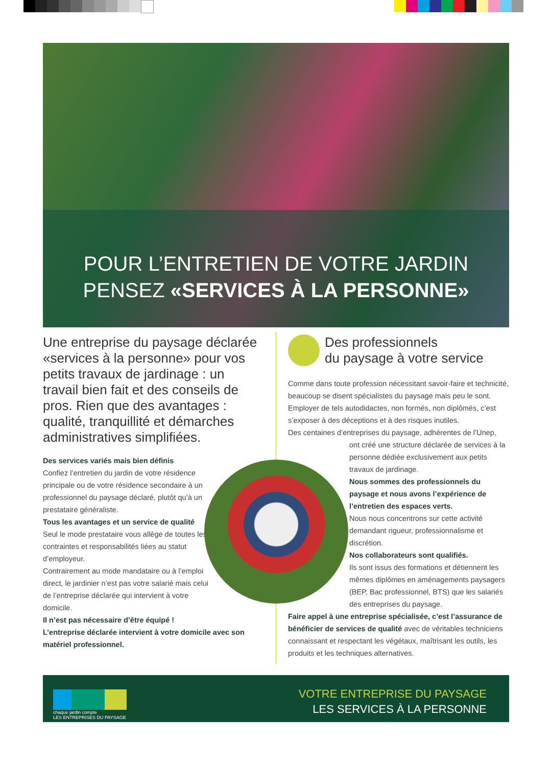POUR L’ENTRETIEN DE VOTRE JARDIN
PENSEZ «SERVICES À LA PERSONNE»
Une entreprise du paysage déclarée «services à la personne» pour vos petits travaux de jardinage : un travail bien fait et des conseils de pros. Rien que des avantages : qualité, tranquillité et démarches administratives simplifiées.
Des services variés mais bien définis
Confiez l’entretien du jardin de votre résidence principale ou de votre résidence secondaire à un professionnel du paysage déclaré, plutôt qu’à un prestataire généraliste.
Tous les avantages et un service de qualité
Seul le mode prestataire vous allège de toutes les contraintes et responsabilités liées au statut d’employeur.
Contrairement au mode mandataire ou à l’emploi direct, le jardinier n’est pas votre salarié mais celui de l’entreprise déclarée qui intervient à votre domicile.
Il n’est pas nécessaire d’être équipé !
L’entreprise déclarée intervient à votre domicile avec son matériel professionnel.
Des professionnels
du paysage à votre service
Comme dans toute profession nécessitant savoir-faire et technicité, beaucoup se disent spécialistes du paysage mais peu le sont. Employer de tels autodidactes, non formés, non diplômés, c’est s’exposer à des déceptions et à des risques inutiles.
Des centaines d’entreprises du paysage, adhérentes de l’Unep,
ont créé une structure déclarée de services à la personne dédiée exclusivement aux petits travaux de jardinage.
Nous sommes des professionnels du paysage et nous avons l’expérience de l’entretien des espaces verts.
Nous nous concentrons sur cette activité demandant rigueur, professionnalisme et discrétion.
Nos collaborateurs sont qualifiés.
Ils sont issus des formations et détiennent les mêmes diplômes en aménagements paysagers (BEP, Bac professionnel, BTS) que les salariés des entreprises du paysage.
Faire appel à une entreprise spécialisée, c’est l’assurance de bénéficier de services de qualité avec de véritables techniciens connaissant et respectant les végétaux, maîtrisant les outils, les produits et les techniques alternatives.
chaque jardin compte
LES ENTREPRISES DU PAYSAGE
VOTRE ENTREPRISE DU PAYSAGE
LES SERVICES À LA PERSONNE